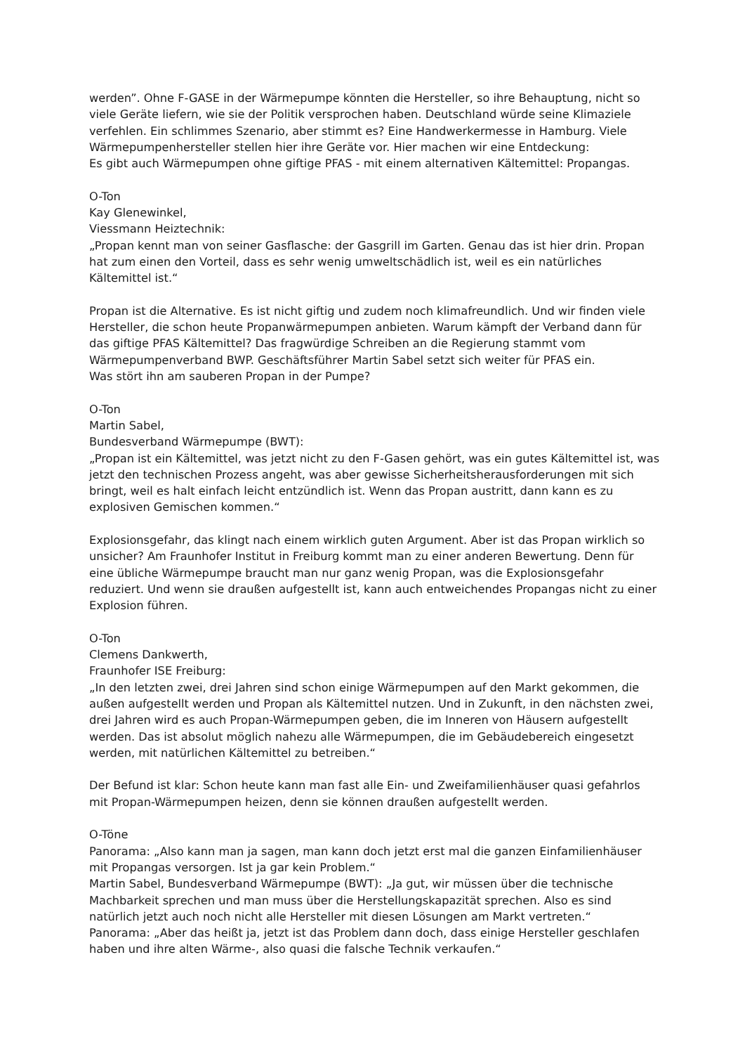werden”. Ohne F-GASE in der Wärmepumpe könnten die Hersteller, so ihre Behauptung, nicht so viele Geräte liefern, wie sie der Politik versprochen haben. Deutschland würde seine Klimaziele verfehlen. Ein schlimmes Szenario, aber stimmt es? Eine Handwerkermesse in Hamburg. Viele Wärmepumpenhersteller stellen hier ihre Geräte vor. Hier machen wir eine Entdeckung:
Es gibt auch Wärmepumpen ohne giftige PFAS - mit einem alternativen Kältemittel: Propangas.
O-Ton
Kay Glenewinkel,
Viessmann Heiztechnik:
„Propan kennt man von seiner Gasflasche: der Gasgrill im Garten. Genau das ist hier drin. Propan hat zum einen den Vorteil, dass es sehr wenig umweltschädlich ist, weil es ein natürliches Kältemittel ist.“
Propan ist die Alternative. Es ist nicht giftig und zudem noch klimafreundlich. Und wir finden viele Hersteller, die schon heute Propanwärmepumpen anbieten. Warum kämpft der Verband dann für das giftige PFAS Kältemittel? Das fragwürdige Schreiben an die Regierung stammt vom Wärmepumpenverband BWP. Geschäftsführer Martin Sabel setzt sich weiter für PFAS ein.
Was stört ihn am sauberen Propan in der Pumpe?
O-Ton
Martin Sabel,
Bundesverband Wärmepumpe (BWT):
„Propan ist ein Kältemittel, was jetzt nicht zu den F-Gasen gehört, was ein gutes Kältemittel ist, was jetzt den technischen Prozess angeht, was aber gewisse Sicherheitsherausforderungen mit sich bringt, weil es halt einfach leicht entzündlich ist. Wenn das Propan austritt, dann kann es zu explosiven Gemischen kommen.“
Explosionsgefahr, das klingt nach einem wirklich guten Argument. Aber ist das Propan wirklich so unsicher? Am Fraunhofer Institut in Freiburg kommt man zu einer anderen Bewertung. Denn für eine übliche Wärmepumpe braucht man nur ganz wenig Propan, was die Explosionsgefahr reduziert. Und wenn sie draußen aufgestellt ist, kann auch entweichendes Propangas nicht zu einer Explosion führen.
O-Ton
Clemens Dankwerth,
Fraunhofer ISE Freiburg:
„In den letzten zwei, drei Jahren sind schon einige Wärmepumpen auf den Markt gekommen, die außen aufgestellt werden und Propan als Kältemittel nutzen. Und in Zukunft, in den nächsten zwei, drei Jahren wird es auch Propan-Wärmepumpen geben, die im Inneren von Häusern aufgestellt werden. Das ist absolut möglich nahezu alle Wärmepumpen, die im Gebäudebereich eingesetzt werden, mit natürlichen Kältemittel zu betreiben.“
Der Befund ist klar: Schon heute kann man fast alle Ein- und Zweifamilienhäuser quasi gefahrlos mit Propan-Wärmepumpen heizen, denn sie können draußen aufgestellt werden.
O-Töne
Panorama: „Also kann man ja sagen, man kann doch jetzt erst mal die ganzen Einfamilienhäuser mit Propangas versorgen. Ist ja gar kein Problem.“
Martin Sabel, Bundesverband Wärmepumpe (BWT): „Ja gut, wir müssen über die technische Machbarkeit sprechen und man muss über die Herstellungskapazität sprechen. Also es sind natürlich jetzt auch noch nicht alle Hersteller mit diesen Lösungen am Markt vertreten.“
Panorama: „Aber das heißt ja, jetzt ist das Problem dann doch, dass einige Hersteller geschlafen haben und ihre alten Wärme-, also quasi die falsche Technik verkaufen.“